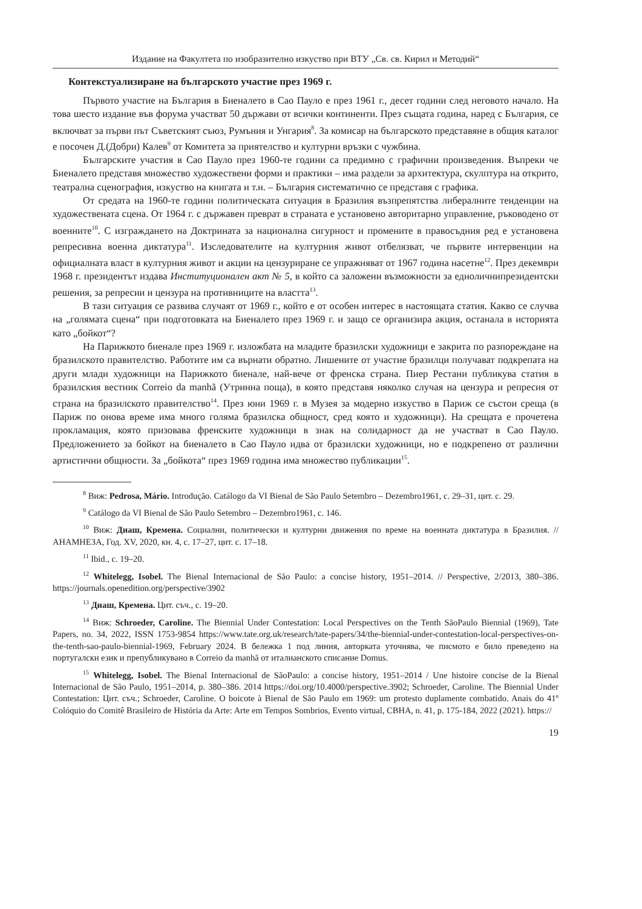Издание на Факултета по изобразително изкуство при ВТУ „Св. св. Кирил и Методий“
Контекстуализиране на българското участие през 1969 г.
Първото участие на България в Биеналето в Сао Пауло е през 1961 г., десет години след неговото начало. На това шесто издание във форума участват 50 държави от всички континенти. През същата година, наред с България, се включват за първи път Съветският съюз, Румъния и Унгария<sup>8</sup>. За комисар на българското представяне в общия каталог е посочен Д.(Добри) Калев<sup>9</sup> от Комитета за приятелство и културни връзки с чужбина.
Българските участия в Сао Пауло през 1960-те години са предимно с графични произведения. Въпреки че Биеналето представя множество художествени форми и практики – има раздели за архитектура, скулптура на открито, театрална сценография, изкуство на книгата и т.н. – България систематично се представя с графика.
От средата на 1960-те години политическата ситуация в Бразилия възпрепятства либералните тенденции на художествената сцена. От 1964 г. с държавен преврат в страната е установено авторитарно управление, ръководено от военните<sup>10</sup>. С изграждането на Доктрината за национална сигурност и промените в правосъдния ред е установена репресивна военна диктатура<sup>11</sup>. Изследователите на културния живот отбелязват, че първите интервенции на официалната власт в културния живот и акции на цензуриране се упражняват от 1967 година насетне<sup>12</sup>. През декември 1968 г. президентът издава Институционален акт № 5, в който са заложени възможности за едноличнипрезидентски решения, за репресии и цензура на противниците на властта<sup>13</sup>.
В тази ситуация се развива случаят от 1969 г., който е от особен интерес в настоящата статия. Какво се случва на „голямата сцена“ при подготовката на Биеналето през 1969 г. и защо се организира акция, останала в историята като „бойкот“?
На Парижкото биенале през 1969 г. изложбата на младите бразилски художници е закрита по разпореждане на бразилското правителство. Работите им са върнати обратно. Лишените от участие бразилци получават подкрепата на други млади художници на Парижкото биенале, най-вече от френска страна. Пиер Рестани публикува статия в бразилския вестник Correio da manhã (Утринна поща), в която представя няколко случая на цензура и репресия от страна на бразилското правителство<sup>14</sup>. През юни 1969 г. в Музея за модерно изкуство в Париж се състои среща (в Париж по онова време има много голяма бразилска общност, сред която и художници). На срещата е прочетена прокламация, която призовава френските художници в знак на солидарност да не участват в Сао Пауло. Предложението за бойкот на биеналето в Сао Пауло идва от бразилски художници, но е подкрепено от различни артистични общности. За „бойкота“ през 1969 година има множество публикации<sup>15</sup>.
<sup>8</sup> Виж: Pedrosa, Mário. Introdução. Catálogo da VI Bienal de São Paulo Setembro – Dezembro1961, c. 29–31, цит. с. 29.
<sup>9</sup> Catálogo da VI Bienal de São Paulo Setembro – Dezembro1961, c. 146.
<sup>10</sup> Виж: Диаш, Кремена. Социални, политически и културни движения по време на военната диктатура в Бразилия. // АНАМНЕЗА, Год. XV, 2020, кн. 4, с. 17–27, цит. с. 17–18.
<sup>11</sup> Ibid., c. 19–20.
<sup>12</sup> Whitelegg, Isobel. The Bienal Internacional de São Paulo: a concise history, 1951–2014. // Perspective, 2/2013, 380–386. https://journals.openedition.org/perspective/3902
<sup>13</sup> Диаш, Кремена. Цит. съч., с. 19–20.
<sup>14</sup> Виж: Schroeder, Caroline. The Biennial Under Contestation: Local Perspectives on the Tenth SãoPaulo Biennial (1969), Tate Papers, no. 34, 2022, ISSN 1753-9854 https://www.tate.org.uk/research/tate-papers/34/the-biennial-under-contestation-local-perspectives-on-the-tenth-sao-paulo-biennial-1969, February 2024. В бележка 1 под линия, авторката уточнява, че писмото е било преведено на португалски език и препубликувано в Correio da manhã от италианското списание Domus.
<sup>15</sup> Whitelegg, Isobel. The Bienal Internacional de SãoPaulo: a concise history, 1951–2014 / Une histoire concise de la Bienal Internacional de São Paulo, 1951–2014, p. 380–386. 2014 https://doi.org/10.4000/perspective.3902; Schroeder, Caroline. The Biennial Under Contestation: Цит. съч.; Schroeder, Caroline. O boicote à Bienal de São Paulo em 1969: um protesto duplamente combatido. Anais do 41º Colóquio do Comitê Brasileiro de História da Arte: Arte em Tempos Sombrios, Evento virtual, CBHA, n. 41, p. 175-184, 2022 (2021). https://
19